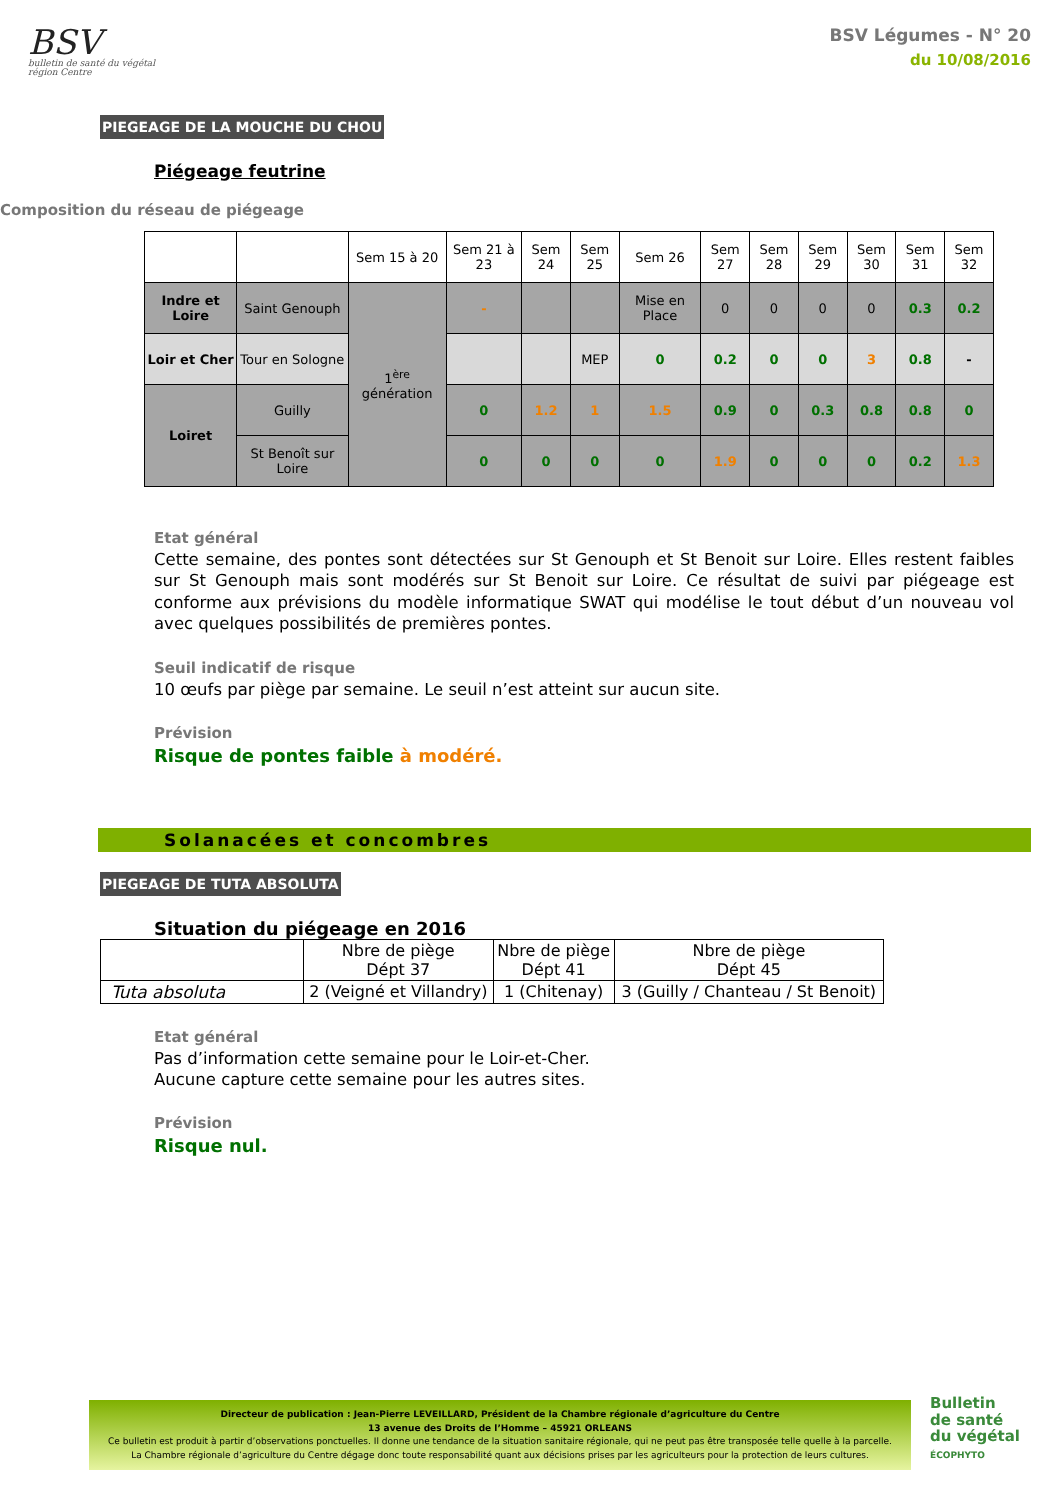BSV
bulletin de santé du végétal
région Centre
BSV Légumes - N° 20
du 10/08/2016
PIEGEAGE DE LA MOUCHE DU CHOU
Piégeage feutrine
Composition du réseau de piégeage
| | | Sem 15 à 20 | Sem 21 à 23 | Sem 24 | Sem 25 | Sem 26 | Sem 27 | Sem 28 | Sem 29 | Sem 30 | Sem 31 | Sem 32 |
| Indre et Loire | Saint Genouph | 1<sup>ère</sup> génération | - | | | Mise en Place | 0 | 0 | 0 | 0 | 0.3 | 0.2 |
| Loir et Cher | Tour en Sologne | | | | MEP | 0 | 0.2 | 0 | 0 | 3 | 0.8 | - |
| Loiret | Guilly | | 0 | 1.2 | 1 | 1.5 | 0.9 | 0 | 0.3 | 0.8 | 0.8 | 0 |
| | St Benoît sur Loire | | 0 | 0 | 0 | 0 | 1.9 | 0 | 0 | 0 | 0.2 | 1.3 |
Etat général
Cette semaine, des pontes sont détectées sur St Genouph et St Benoit sur Loire. Elles restent faibles sur St Genouph mais sont modérés sur St Benoit sur Loire. Ce résultat de suivi par piégeage est conforme aux prévisions du modèle informatique SWAT qui modélise le tout début d’un nouveau vol avec quelques possibilités de premières pontes.
Seuil indicatif de risque
10 œufs par piège par semaine. Le seuil n’est atteint sur aucun site.
Prévision
Risque de pontes faible à modéré.
Solanacées et concombres
PIEGEAGE DE TUTA ABSOLUTA
Situation du piégeage en 2016
| | Nbre de piège Dépt 37 | Nbre de piège Dépt 41 | Nbre de piège Dépt 45 |
| Tuta absoluta | 2 (Veigné et Villandry) | 1 (Chitenay) | 3 (Guilly / Chanteau / St Benoit) |
Etat général
Pas d’information cette semaine pour le Loir-et-Cher.
Aucune capture cette semaine pour les autres sites.
Prévision
Risque nul.
Directeur de publication : Jean-Pierre LEVEILLARD, Président de la Chambre régionale d’agriculture du Centre
13 avenue des Droits de l’Homme – 45921 ORLEANS
Ce bulletin est produit à partir d’observations ponctuelles. Il donne une tendance de la situation sanitaire régionale, qui ne peut pas être transposée telle quelle à la parcelle.
La Chambre régionale d’agriculture du Centre dégage donc toute responsabilité quant aux décisions prises par les agriculteurs pour la protection de leurs cultures.
Bulletin
de santé
du végétal
ÉCOPHYTO